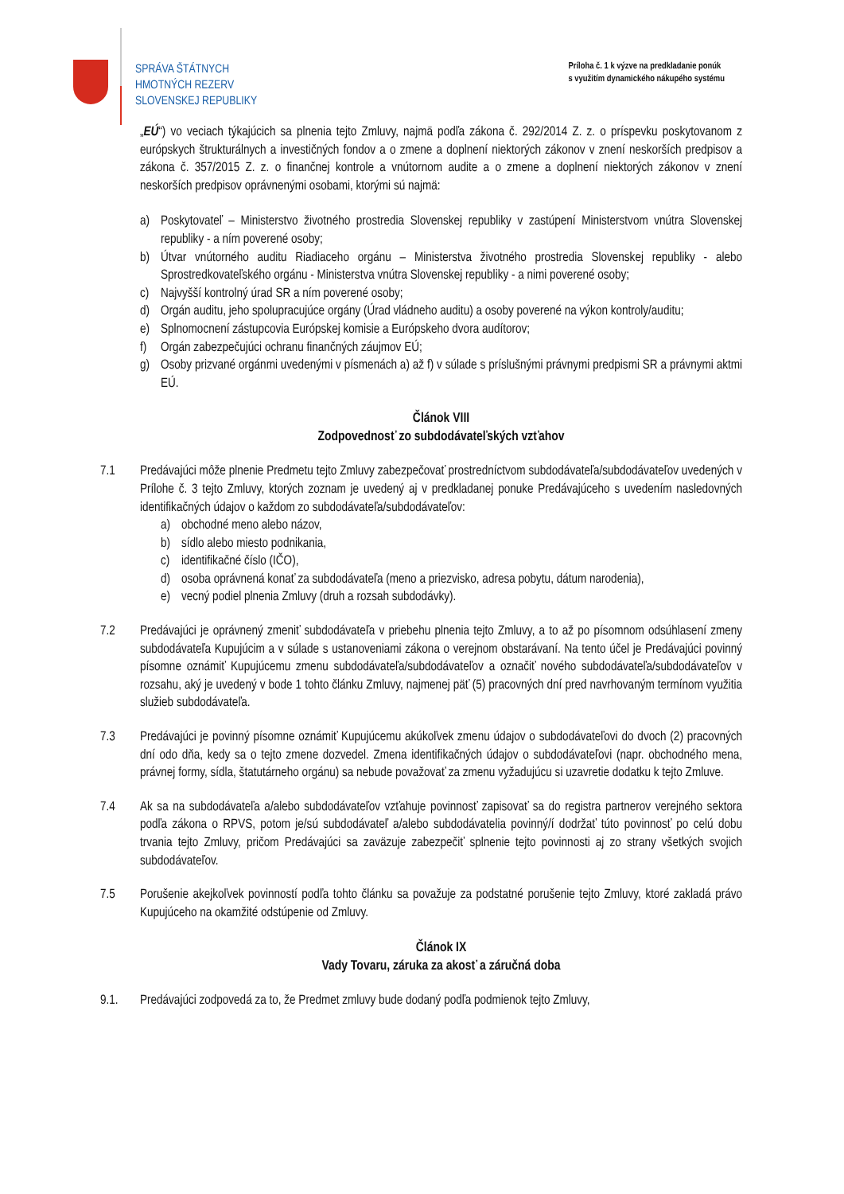SPRÁVA ŠTÁTNYCH
HMOTNÝCH REZERV
SLOVENSKEJ REPUBLIKY
Príloha č. 1 k výzve na predkladanie ponúk
s využitím dynamického nákupého systému
„EÚ“) vo veciach týkajúcich sa plnenia tejto Zmluvy, najmä podľa zákona č. 292/2014 Z. z. o príspevku poskytovanom z európskych štrukturálnych a investičných fondov a o zmene a doplnení niektorých zákonov v znení neskorších predpisov a zákona č. 357/2015 Z. z. o finančnej kontrole a vnútornom audite a o zmene a doplnení niektorých zákonov v znení neskorších predpisov oprávnenými osobami, ktorými sú najmä:
a) Poskytovateľ – Ministerstvo životného prostredia Slovenskej republiky v zastúpení Ministerstvom vnútra Slovenskej republiky - a ním poverené osoby;
b) Útvar vnútorného auditu Riadiaceho orgánu – Ministerstva životného prostredia Slovenskej republiky - alebo Sprostredkovateľského orgánu - Ministerstva vnútra Slovenskej republiky - a nimi poverené osoby;
c) Najvyšší kontrolný úrad SR a ním poverené osoby;
d) Orgán auditu, jeho spolupracujúce orgány (Úrad vládneho auditu) a osoby poverené na výkon kontroly/auditu;
e) Splnomocnení zástupcovia Európskej komisie a Európskeho dvora audítorov;
f) Orgán zabezpečujúci ochranu finančných záujmov EÚ;
g) Osoby prizvané orgánmi uvedenými v písmenách a) až f) v súlade s príslušnými právnymi predpismi SR a právnymi aktmi EÚ.
Článok VIII
Zodpovednosť zo subdodávateľských vzťahov
7.1 Predávajúci môže plnenie Predmetu tejto Zmluvy zabezpečovať prostredníctvom subdodávateľa/subdodávateľov uvedených v Prílohe č. 3 tejto Zmluvy, ktorých zoznam je uvedený aj v predkladanej ponuke Predávajúceho s uvedením nasledovných identifikačných údajov o každom zo subdodávateľa/subdodávateľov:
a) obchodné meno alebo názov,
b) sídlo alebo miesto podnikania,
c) identifikačné číslo (IČO),
d) osoba oprávnená konať za subdodávateľa (meno a priezvisko, adresa pobytu, dátum narodenia),
e) vecný podiel plnenia Zmluvy (druh a rozsah subdodávky).
7.2 Predávajúci je oprávnený zmeniť subdodávateľa v priebehu plnenia tejto Zmluvy, a to až po písomnom odsúhlasení zmeny subdodávateľa Kupujúcim a v súlade s ustanoveniami zákona o verejnom obstarávaní. Na tento účel je Predávajúci povinný písomne oznámiť Kupujúcemu zmenu subdodávateľa/subdodávateľov a označiť nového subdodávateľa/subdodávateľov v rozsahu, aký je uvedený v bode 1 tohto článku Zmluvy, najmenej päť (5) pracovných dní pred navrhovaným termínom využitia služieb subdodávateľa.
7.3 Predávajúci je povinný písomne oznámiť Kupujúcemu akúkoľvek zmenu údajov o subdodávateľovi do dvoch (2) pracovných dní odo dňa, kedy sa o tejto zmene dozvedel. Zmena identifikačných údajov o subdodávateľovi (napr. obchodného mena, právnej formy, sídla, štatutárneho orgánu) sa nebude považovať za zmenu vyžadujúcu si uzavretie dodatku k tejto Zmluve.
7.4 Ak sa na subdodávateľa a/alebo subdodávateľov vzťahuje povinnosť zapisovať sa do registra partnerov verejného sektora podľa zákona o RPVS, potom je/sú subdodávateľ a/alebo subdodávatelia povinný/í dodržať túto povinnosť po celú dobu trvania tejto Zmluvy, pričom Predávajúci sa zaväzuje zabezpečiť splnenie tejto povinnosti aj zo strany všetkých svojich subdodávateľov.
7.5 Porušenie akejkoľvek povinností podľa tohto článku sa považuje za podstatné porušenie tejto Zmluvy, ktoré zakladá právo Kupujúceho na okamžité odstúpenie od Zmluvy.
Článok IX
Vady Tovaru, záruka za akosť a záručná doba
9.1. Predávajúci zodpovedá za to, že Predmet zmluvy bude dodaný podľa podmienok tejto Zmluvy,